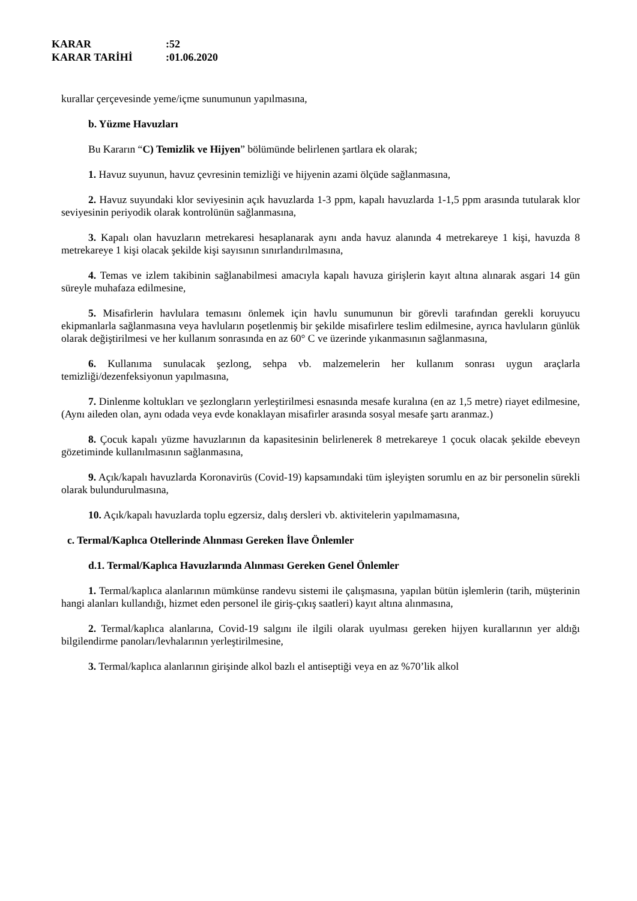KARAR:52
KARAR TARİHİ:01.06.2020
kurallar çerçevesinde yeme/içme sunumunun yapılmasına,
b. Yüzme Havuzları
Bu Kararın “C) Temizlik ve Hijyen” bölümünde belirlenen şartlara ek olarak;
1. Havuz suyunun, havuz çevresinin temizliği ve hijyenin azami ölçüde sağlanmasına,
2. Havuz suyundaki klor seviyesinin açık havuzlarda 1-3 ppm, kapalı havuzlarda 1-1,5 ppm arasında tutularak klor seviyesinin periyodik olarak kontrolünün sağlanmasına,
3. Kapalı olan havuzların metrekaresi hesaplanarak aynı anda havuz alanında 4 metrekareye 1 kişi, havuzda 8 metrekareye 1 kişi olacak şekilde kişi sayısının sınırlandırılmasına,
4. Temas ve izlem takibinin sağlanabilmesi amacıyla kapalı havuza girişlerin kayıt altına alınarak asgari 14 gün süreyle muhafaza edilmesine,
5. Misafirlerin havlulara temasını önlemek için havlu sunumunun bir görevli tarafından gerekli koruyucu ekipmanlarla sağlanmasına veya havluların poşetlenmiş bir şekilde misafirlere teslim edilmesine, ayrıca havluların günlük olarak değiştirilmesi ve her kullanım sonrasında en az 60° C ve üzerinde yıkanmasının sağlanmasına,
6. Kullanıma sunulacak şezlong, sehpa vb. malzemelerin her kullanım sonrası uygun araçlarla temizliği/dezenfeksiyonun yapılmasına,
7. Dinlenme koltukları ve şezlongların yerleştirilmesi esnasında mesafe kuralına (en az 1,5 metre) riayet edilmesine, (Aynı aileden olan, aynı odada veya evde konaklayan misafirler arasında sosyal mesafe şartı aranmaz.)
8. Çocuk kapalı yüzme havuzlarının da kapasitesinin belirlenerek 8 metrekareye 1 çocuk olacak şekilde ebeveyn gözetiminde kullanılmasının sağlanmasına,
9. Açık/kapalı havuzlarda Koronavirüs (Covid-19) kapsamındaki tüm işleyişten sorumlu en az bir personelin sürekli olarak bulundurulmasına,
10. Açık/kapalı havuzlarda toplu egzersiz, dalış dersleri vb. aktivitelerin yapılmamasına,
c. Termal/Kaplıca Otellerinde Alınması Gereken İlave Önlemler
d.1. Termal/Kaplıca Havuzlarında Alınması Gereken Genel Önlemler
1. Termal/kaplıca alanlarının mümkünse randevu sistemi ile çalışmasına, yapılan bütün işlemlerin (tarih, müşterinin hangi alanları kullandığı, hizmet eden personel ile giriş-çıkış saatleri) kayıt altına alınmasına,
2. Termal/kaplıca alanlarına, Covid-19 salgını ile ilgili olarak uyulması gereken hijyen kurallarının yer aldığı bilgilendirme panoları/levhalarının yerleştirilmesine,
3. Termal/kaplıca alanlarının girişinde alkol bazlı el antiseptiği veya en az %70’lik alkol